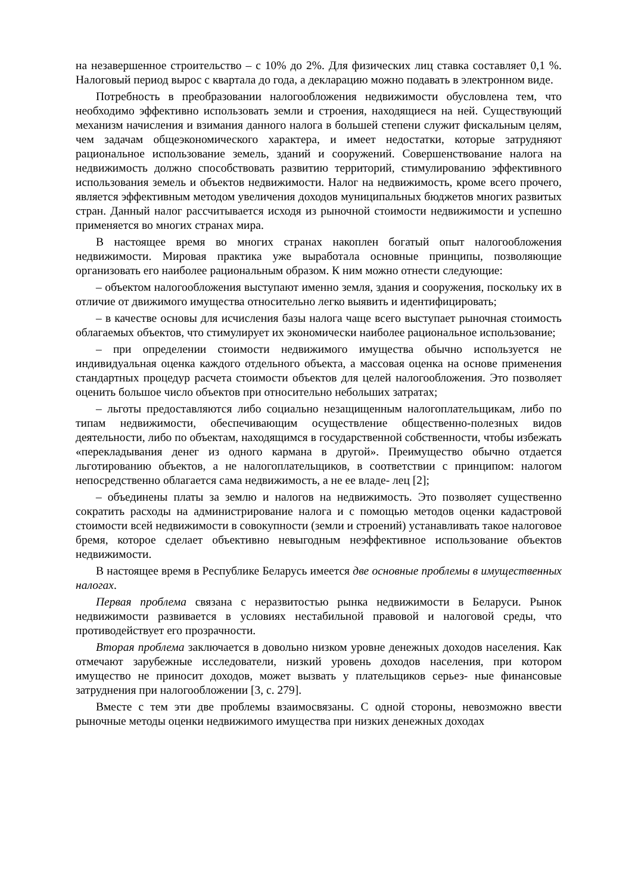на незавершенное строительство – с 10% до 2%. Для физических лиц ставка составляет 0,1 %. Налоговый период вырос с квартала до года, а декларацию можно подавать в электронном виде.
Потребность в преобразовании налогообложения недвижимости обусловлена тем, что необходимо эффективно использовать земли и строения, находящиеся на ней. Существующий механизм начисления и взимания данного налога в большей степени служит фискальным целям, чем задачам общеэкономического характера, и имеет недостатки, которые затрудняют рациональное использование земель, зданий и сооружений. Совершенствование налога на недвижимость должно способствовать развитию территорий, стимулированию эффективного использования земель и объектов недвижимости. Налог на недвижимость, кроме всего прочего, является эффективным методом увеличения доходов муниципальных бюджетов многих развитых стран. Данный налог рассчитывается исходя из рыночной стоимости недвижимости и успешно применяется во многих странах мира.
В настоящее время во многих странах накоплен богатый опыт налогообложения недвижимости. Мировая практика уже выработала основные принципы, позволяющие организовать его наиболее рациональным образом. К ним можно отнести следующие:
– объектом налогообложения выступают именно земля, здания и сооружения, поскольку их в отличие от движимого имущества относительно легко выявить и идентифицировать;
– в качестве основы для исчисления базы налога чаще всего выступает рыночная стоимость облагаемых объектов, что стимулирует их экономически наиболее рациональное использование;
– при определении стоимости недвижимого имущества обычно используется не индивидуальная оценка каждого отдельного объекта, а массовая оценка на основе применения стандартных процедур расчета стоимости объектов для целей налогообложения. Это позволяет оценить большое число объектов при относительно небольших затратах;
– льготы предоставляются либо социально незащищенным налогоплательщикам, либо по типам недвижимости, обеспечивающим осуществление общественно-полезных видов деятельности, либо по объектам, находящимся в государственной собственности, чтобы избежать «перекладывания денег из одного кармана в другой». Преимущество обычно отдается льготированию объектов, а не налогоплательщиков, в соответствии с принципом: налогом непосредственно облагается сама недвижимость, а не ее владе- лец [2];
– объединены платы за землю и налогов на недвижимость. Это позволяет существенно сократить расходы на администрирование налога и с помощью методов оценки кадастровой стоимости всей недвижимости в совокупности (земли и строений) устанавливать такое налоговое бремя, которое сделает объективно невыгодным неэффективное использование объектов недвижимости.
В настоящее время в Республике Беларусь имеется две основные проблемы в имущественных налогах.
Первая проблема связана с неразвитостью рынка недвижимости в Беларуси. Рынок недвижимости развивается в условиях нестабильной правовой и налоговой среды, что противодействует его прозрачности.
Вторая проблема заключается в довольно низком уровне денежных доходов населения. Как отмечают зарубежные исследователи, низкий уровень доходов населения, при котором имущество не приносит доходов, может вызвать у плательщиков серьез- ные финансовые затруднения при налогообложении [3, с. 279].
Вместе с тем эти две проблемы взаимосвязаны. С одной стороны, невозможно ввести рыночные методы оценки недвижимого имущества при низких денежных доходах